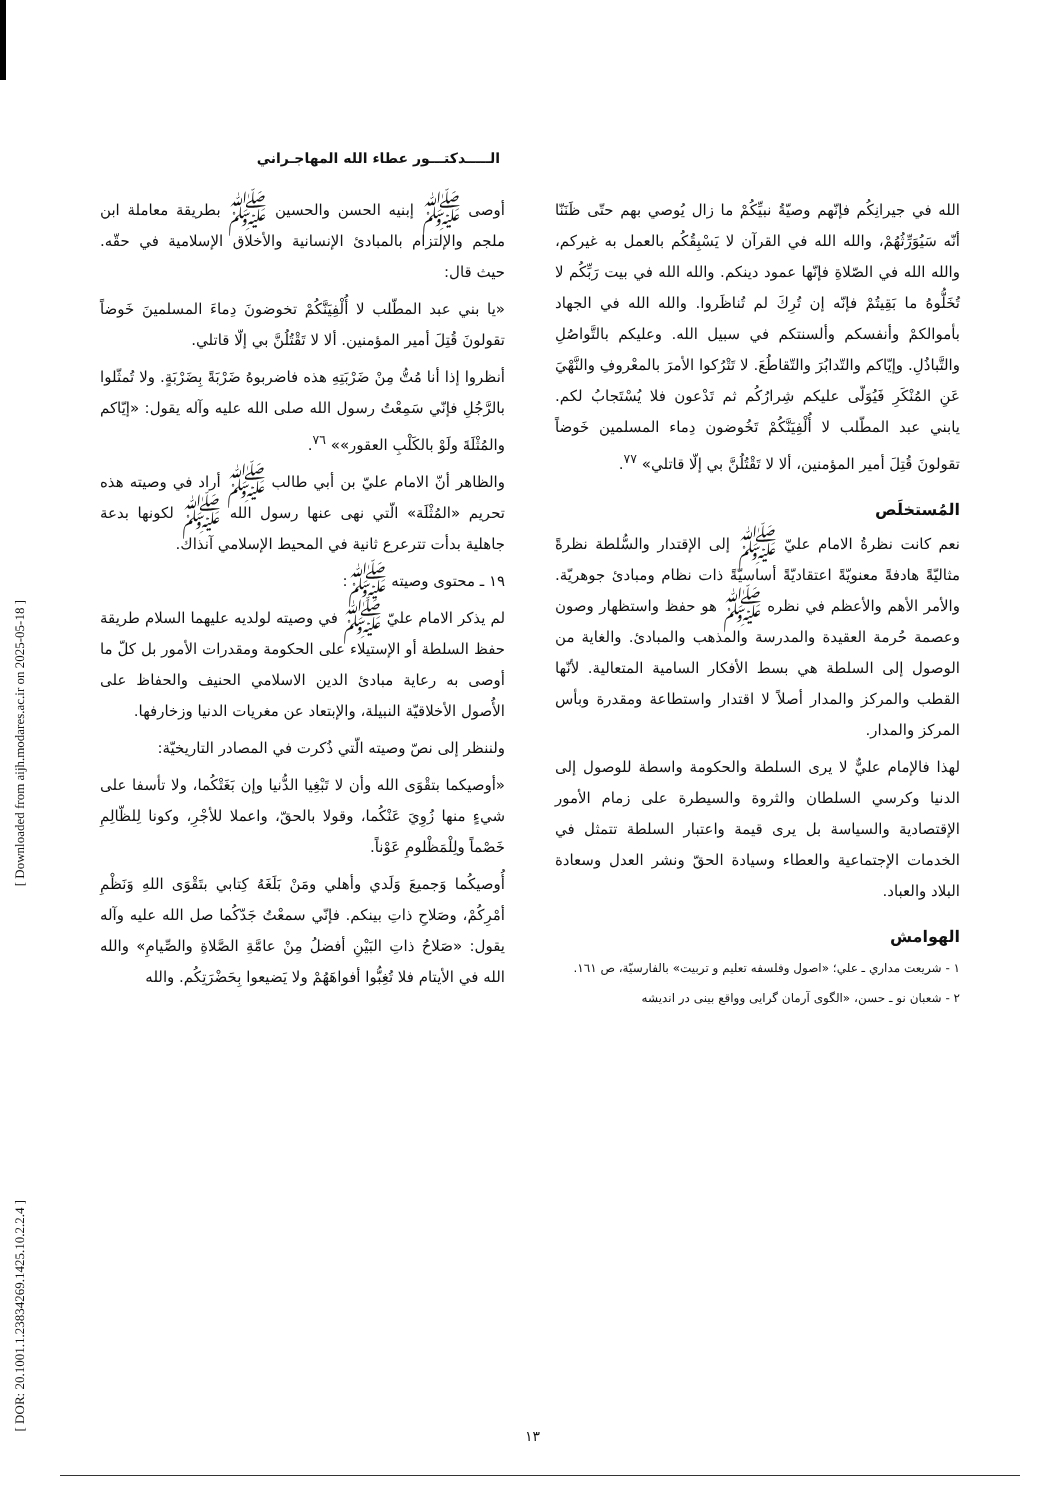الـــــدكتـــور عطاء الله المهاجـراني
أوصى ﷺ إبنيه الحسن والحسين ﷺ بطريقة معاملة ابن ملجم والإلتزام بالمبادئ الإنسانية والأخلاق الإسلامية في حقّه. حيث قال:
«يا بني عبد المطّلب لا أُلْفِيَنَّكُمْ تخوضونَ دِماءَ المسلمينَ خَوضاً تقولونَ قُتِلَ أمير المؤمنين. ألا لا تَقْتُلُنَّ بي إلّا قاتلي.
أنظروا إذا أنا مُتُّ مِنْ ضَرْبَتِهِ هذه فاضربوهُ ضَرْبَةً بِضَرْبَةٍ. ولا تُمثّلوا بالرَّجُلِ فإنّي سَمِعْتُ رسول الله صلى الله عليه وآله يقول: «إيّاكم والمُثْلَةَ ولَوْ بالكَلْبِ العقور»» <sup>٧٦</sup>.
والظاهر أنّ الامام عليّ بن أبي طالب ﷺ أراد في وصيته هذه تحريم «المُثْلَة» الّتي نهى عنها رسول الله ﷺ لكونها بدعة جاهلية بدأت تترعرع ثانية في المحيط الإسلامي آنذاك.
١٩ ـ محتوى وصيته ﷺ:
لم يذكر الامام عليّ ﷺ في وصيته لولديه عليهما السلام طريقة حفظ السلطة أو الإستيلاء على الحكومة ومقدرات الأمور بل كلّ ما أوصى به رعاية مبادئ الدين الاسلامي الحنيف والحفاظ على الأُصول الأخلاقيّة النبيلة، والإبتعاد عن مغريات الدنيا وزخارفها.
ولننظر إلى نصّ وصيته الّتي ذُكرت في المصادر التاريخيّة:
«أوصيكما بتقْوَى الله وأن لا تَبْغِيا الدُّنيا وإن بَغَتْكُما، ولا تأسفا على شيءٍ منها زُوِيَ عَنْكُما، وقولا بالحقّ، واعملا للأجْرِ، وكونا لِلظّالِمِ خَصْماً ولِلْمَظْلومِ عَوْناً.
أُوصيكُما وَجميعَ وَلَدي وأهلي ومَنْ بَلَغَهُ كِتابي بتَقْوَى اللهِ وَنَظْمِ أمْرِكُمْ، وصَلاحِ ذاتِ بينكم. فإنّي سمعْتُ جَدّكُما صل الله عليه وآله يقول: «صَلاحُ ذاتِ البَيْنِ أفضلُ مِنْ عامَّةِ الصَّلاةِ والصِّيامِ» والله الله في الأيتام فلا تُغِبُّوا أفواهَهُمْ ولا يَضيعوا بِحَضْرَتِكُم. والله
الله في جيرانِكُم فإنّهم وصيّةُ نبيِّكُمْ ما زال يُوصي بهم حتّى ظَنَنّا أنّه سَيُوَرِّثُهُمْ، والله الله في القرآن لا يَسْبِقُكُم بالعمل به غيركم، والله الله في الصّلاةِ فإنّها عمود دينكم. والله الله في بيت رَبِّكُم لا تُخَلُّوهُ ما بَقِيتُمْ فإنّه إن تُرِكَ لم تُناظَروا. والله الله في الجهاد بأموالكمْ وأنفسكم وألسنتكم في سبيل الله. وعليكم بالتَّواصُلِ والتَّباذُلِ. وإيّاكم والتّدابُرَ والتّقاطُعَ. لا تَتْرُكوا الأمرَ بالمعْروفِ والنَّهْيَ عَنِ المُنْكَرِ فَيُوَلّى عليكم شِرارُكُم ثم تَدْعون فلا يُسْتَجابُ لكم. يابني عبد المطّلب لا أُلْفِيَنَّكُمْ تَخُوضون دِماء المسلمين خَوضاً تقولونَ قُتِلَ أمير المؤمنين، ألا لا تَقْتُلُنَّ بي إلّا قاتلي» <sup>٧٧</sup>.
المُستخلَص
نعم كانت نظرةُ الامام عليّ ﷺ إلى الإقتدار والسُّلطة نظرةً مثاليّةً هادفةً معنويّةً اعتقاديّةً أساسيّةً ذات نظام ومبادئ جوهريّة. والأمر الأهم والأعظم في نظره ﷺ هو حفظ واستظهار وصون وعصمة حُرمة العقيدة والمدرسة والمذهب والمبادئ. والغاية من الوصول إلى السلطة هي بسط الأفكار السامية المتعالية. لأنّها القطب والمركز والمدار أصلاً لا اقتدار واستطاعة ومقدرة وبأس المركز والمدار.
لهذا فالإمام عليٌّ لا يرى السلطة والحكومة واسطة للوصول إلى الدنيا وكرسي السلطان والثروة والسيطرة على زمام الأمور الإقتصادية والسياسة بل يرى قيمة واعتبار السلطة تتمثل في الخدمات الإجتماعية والعطاء وسيادة الحقّ ونشر العدل وسعادة البلاد والعباد.
الهوامش
١ - شريعت مداري ـ علي؛ «اصول وفلسفه تعليم و تربيت» بالفارسيّة، ص ١٦١.
٢ - شعبان نو ـ حسن، «الگوی آرمان گرایی وواقع بینی در اندیشه
[ Downloaded from aijh.modares.ac.ir on 2025-05-18 ]
[ DOR: 20.1001.1.23834269.1425.10.2.2.4 ]
١٣